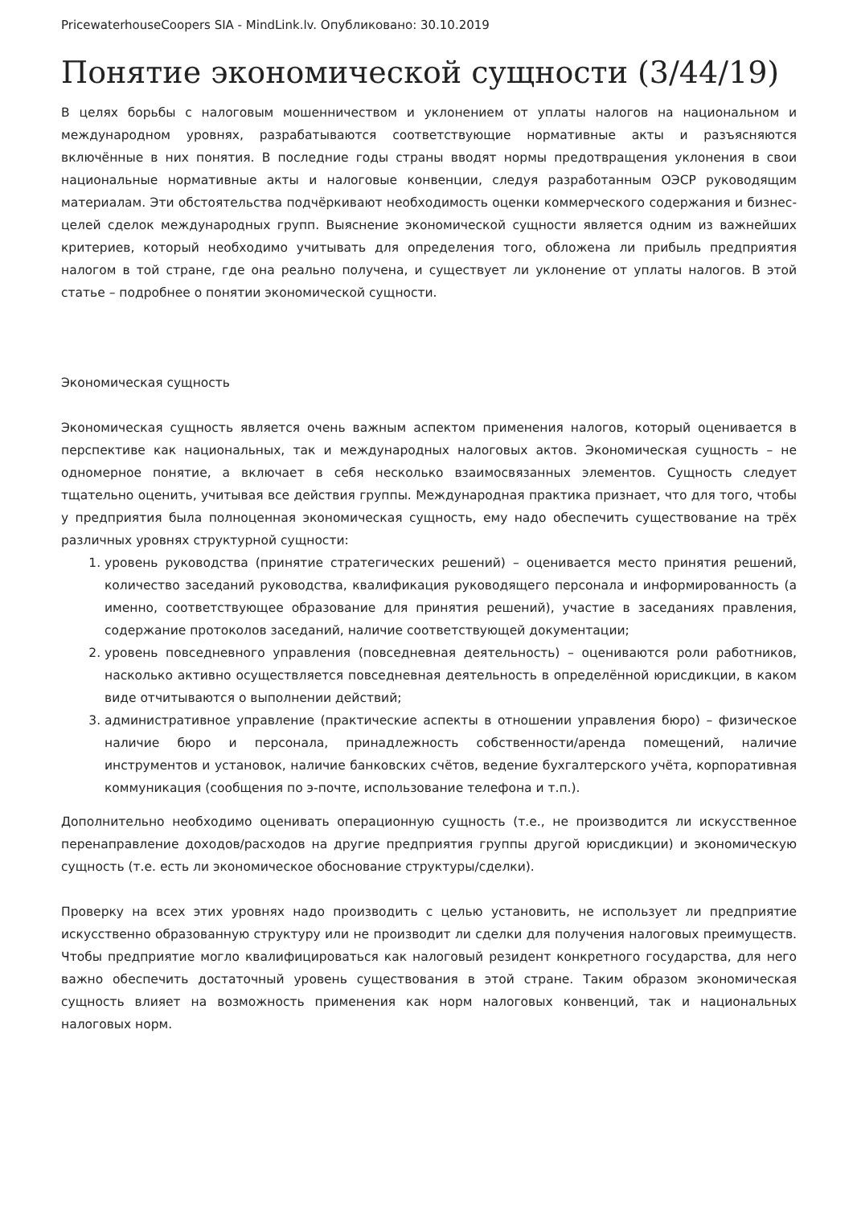PricewaterhouseCoopers SIA - MindLink.lv. Опубликовано: 30.10.2019
Понятие экономической сущности (3/44/19)
В целях борьбы с налоговым мошенничеством и уклонением от уплаты налогов на национальном и международном уровнях, разрабатываются соответствующие нормативные акты и разъясняются включённые в них понятия. В последние годы страны вводят нормы предотвращения уклонения в свои национальные нормативные акты и налоговые конвенции, следуя разработанным ОЭСР руководящим материалам. Эти обстоятельства подчёркивают необходимость оценки коммерческого содержания и бизнес-целей сделок международных групп. Выяснение экономической сущности является одним из важнейших критериев, который необходимо учитывать для определения того, обложена ли прибыль предприятия налогом в той стране, где она реально получена, и существует ли уклонение от уплаты налогов. В этой статье – подробнее о понятии экономической сущности.
Экономическая сущность
Экономическая сущность является очень важным аспектом применения налогов, который оценивается в перспективе как национальных, так и международных налоговых актов. Экономическая сущность – не одномерное понятие, а включает в себя несколько взаимосвязанных элементов. Сущность следует тщательно оценить, учитывая все действия группы. Международная практика признает, что для того, чтобы у предприятия была полноценная экономическая сущность, ему надо обеспечить существование на трёх различных уровнях структурной сущности:
1. уровень руководства (принятие стратегических решений) – оценивается место принятия решений, количество заседаний руководства, квалификация руководящего персонала и информированность (а именно, соответствующее образование для принятия решений), участие в заседаниях правления, содержание протоколов заседаний, наличие соответствующей документации;
2. уровень повседневного управления (повседневная деятельность) – оцениваются роли работников, насколько активно осуществляется повседневная деятельность в определённой юрисдикции, в каком виде отчитываются о выполнении действий;
3. административное управление (практические аспекты в отношении управления бюро) – физическое наличие бюро и персонала, принадлежность собственности/аренда помещений, наличие инструментов и установок, наличие банковских счётов, ведение бухгалтерского учёта, корпоративная коммуникация (сообщения по э-почте, использование телефона и т.п.).
Дополнительно необходимо оценивать операционную сущность (т.е., не производится ли искусственное перенаправление доходов/расходов на другие предприятия группы другой юрисдикции) и экономическую сущность (т.е. есть ли экономическое обоснование структуры/сделки).
Проверку на всех этих уровнях надо производить с целью установить, не использует ли предприятие искусственно образованную структуру или не производит ли сделки для получения налоговых преимуществ. Чтобы предприятие могло квалифицироваться как налоговый резидент конкретного государства, для него важно обеспечить достаточный уровень существования в этой стране. Таким образом экономическая сущность влияет на возможность применения как норм налоговых конвенций, так и национальных налоговых норм.